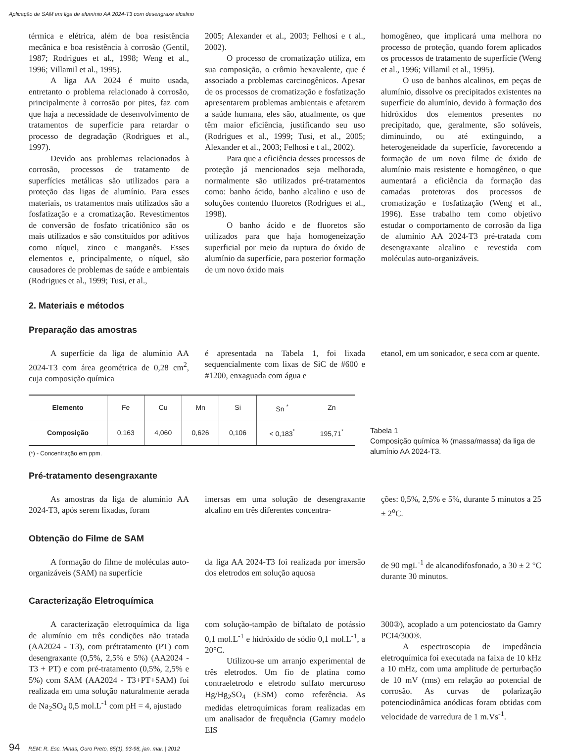Aplicação de SAM em liga de alumínio AA 2024-T3 com desengraxe alcalino
térmica e elétrica, além de boa resistência mecânica e boa resistência à corrosão (Gentil, 1987; Rodrigues et al., 1998; Weng et al., 1996; Villamil et al., 1995).
A liga AA 2024 é muito usada, entretanto o problema relacionado à corrosão, principalmente à corrosão por pites, faz com que haja a necessidade de desenvolvimento de tratamentos de superfície para retardar o processo de degradação (Rodrigues et al., 1997).
Devido aos problemas relacionados à corrosão, processos de tratamento de superfícies metálicas são utilizados para a proteção das ligas de alumínio. Para esses materiais, os tratamentos mais utilizados são a fosfatização e a cromatização. Revestimentos de conversão de fosfato tricatiônico são os mais utilizados e são constituídos por aditivos como níquel, zinco e manganês. Esses elementos e, principalmente, o níquel, são causadores de problemas de saúde e ambientais (Rodrigues et al., 1999; Tusi, et al.,
2005; Alexander et al., 2003; Felhosi e t al., 2002).
O processo de cromatização utiliza, em sua composição, o crômio hexavalente, que é associado a problemas carcinogênicos. Apesar de os processos de cromatização e fosfatização apresentarem problemas ambientais e afetarem a saúde humana, eles são, atualmente, os que têm maior eficiência, justificando seu uso (Rodrigues et al., 1999; Tusi, et al., 2005; Alexander et al., 2003; Felhosi e t al., 2002).
Para que a eficiência desses processos de proteção já mencionados seja melhorada, normalmente são utilizados pré-tratamentos como: banho ácido, banho alcalino e uso de soluções contendo fluoretos (Rodrigues et al., 1998).
O banho ácido e de fluoretos são utilizados para que haja homogeneização superficial por meio da ruptura do óxido de alumínio da superfície, para posterior formação de um novo óxido mais
homogêneo, que implicará uma melhora no processo de proteção, quando forem aplicados os processos de tratamento de superfície (Weng et al., 1996; Villamil et al., 1995).
O uso de banhos alcalinos, em peças de alumínio, dissolve os precipitados existentes na superfície do alumínio, devido à formação dos hidróxidos dos elementos presentes no precipitado, que, geralmente, são solúveis, diminuindo, ou até extinguindo, a heterogeneidade da superfície, favorecendo a formação de um novo filme de óxido de alumínio mais resistente e homogêneo, o que aumentará a eficiência da formação das camadas protetoras dos processos de cromatização e fosfatização (Weng et al., 1996). Esse trabalho tem como objetivo estudar o comportamento de corrosão da liga de alumínio AA 2024-T3 pré-tratada com desengraxante alcalino e revestida com moléculas auto-organizáveis.
2. Materiais e métodos
Preparação das amostras
A superfície da liga de alumínio AA 2024-T3 com área geométrica de 0,28 cm<sup>2</sup>, cuja composição química
é apresentada na Tabela 1, foi lixada sequencialmente com lixas de SiC de #600 e #1200, enxaguada com água e
etanol, em um sonicador, e seca com ar quente.
| Elemento | Fe | Cu | Mn | Si | Sn <sup>*</sup> | Zn |
| Composição | 0,163 | 4,060 | 0,626 | 0,106 | < 0,183<sup>*</sup> | 195,71<sup>*</sup> |
(*) - Concentração em ppm.
Tabela 1
Composição química % (massa/massa) da liga de alumínio AA 2024-T3.
Pré-tratamento desengraxante
As amostras da liga de aluminio AA 2024-T3, após serem lixadas, foram
imersas em uma solução de desengraxante alcalino em três diferentes concentra-
ções: 0,5%, 2,5% e 5%, durante 5 minutos a 25 ± 2<sup>o</sup>C.
Obtenção do Filme de SAM
A formação do filme de moléculas auto-organizáveis (SAM) na superfície
da liga AA 2024-T3 foi realizada por imersão dos eletrodos em solução aquosa
de 90 mgL<sup>-1</sup> de alcanodifosfonado, a 30 ± 2 °C durante 30 minutos.
Caracterização Eletroquímica
A caracterização eletroquímica da liga de alumínio em três condições não tratada (AA2024 - T3), com prétratamento (PT) com desengraxante (0,5%, 2,5% e 5%) (AA2024 - T3 + PT) e com pré-tratamento (0,5%, 2,5% e 5%) com SAM (AA2024 - T3+PT+SAM) foi realizada em uma solução naturalmente aerada de Na<sub>2</sub>SO<sub>4</sub> 0,5 mol.L<sup>-1</sup> com pH = 4, ajustado
com solução-tampão de biftalato de potássio 0,1 mol.L<sup>-1</sup> e hidróxido de sódio 0,1 mol.L<sup>-1</sup>, a 20°C.
Utilizou-se um arranjo experimental de três eletrodos. Um fio de platina como contraeletrodo e eletrodo sulfato mercuroso Hg/Hg<sub>2</sub>SO<sub>4</sub> (ESM) como referência. As medidas eletroquímicas foram realizadas em um analisador de frequência (Gamry modelo EIS
300®), acoplado a um potenciostato da Gamry PCI4/300®.
A espectroscopia de impedância eletroquímica foi executada na faixa de 10 kHz a 10 mHz, com uma amplitude de perturbação de 10 mV (rms) em relação ao potencial de corrosão. As curvas de polarização potenciodinâmica anódicas foram obtidas com velocidade de varredura de 1 m.Vs<sup>-1</sup>.
94 REM: R. Esc. Minas, Ouro Preto, 65(1), 93-98, jan. mar. | 2012